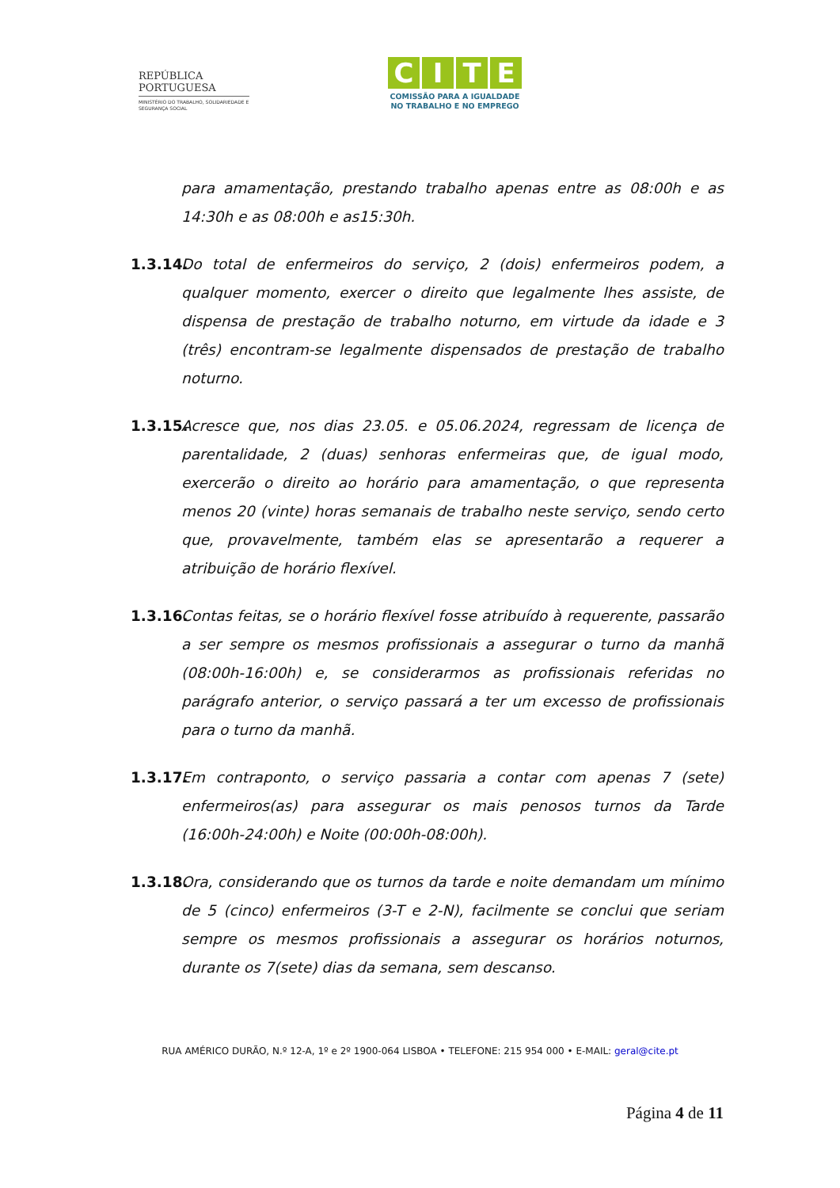REPÚBLICA
PORTUGUESA
MINISTÉRIO DO TRABALHO, SOLIDARIEDADE E SEGURANÇA SOCIAL
CITE
COMISSÃO PARA A IGUALDADE
NO TRABALHO E NO EMPREGO
para amamentação, prestando trabalho apenas entre as 08:00h e as 14:30h e as 08:00h e as15:30h.
1.3.14.
Do total de enfermeiros do serviço, 2 (dois) enfermeiros podem, a qualquer momento, exercer o direito que legalmente lhes assiste, de dispensa de prestação de trabalho noturno, em virtude da idade e 3 (três) encontram-se legalmente dispensados de prestação de trabalho noturno.
1.3.15.
Acresce que, nos dias 23.05. e 05.06.2024, regressam de licença de parentalidade, 2 (duas) senhoras enfermeiras que, de igual modo, exercerão o direito ao horário para amamentação, o que representa menos 20 (vinte) horas semanais de trabalho neste serviço, sendo certo que, provavelmente, também elas se apresentarão a requerer a atribuição de horário flexível.
1.3.16.
Contas feitas, se o horário flexível fosse atribuído à requerente, passarão a ser sempre os mesmos profissionais a assegurar o turno da manhã (08:00h-16:00h) e, se considerarmos as profissionais referidas no parágrafo anterior, o serviço passará a ter um excesso de profissionais para o turno da manhã.
1.3.17.
Em contraponto, o serviço passaria a contar com apenas 7 (sete) enfermeiros(as) para assegurar os mais penosos turnos da Tarde (16:00h-24:00h) e Noite (00:00h-08:00h).
1.3.18.
Ora, considerando que os turnos da tarde e noite demandam um mínimo de 5 (cinco) enfermeiros (3-T e 2-N), facilmente se conclui que seriam sempre os mesmos profissionais a assegurar os horários noturnos, durante os 7(sete) dias da semana, sem descanso.
RUA AMÉRICO DURÃO, N.º 12-A, 1º e 2º 1900-064 LISBOA • TELEFONE: 215 954 000 • E-MAIL: geral@cite.pt
Página 4 de 11